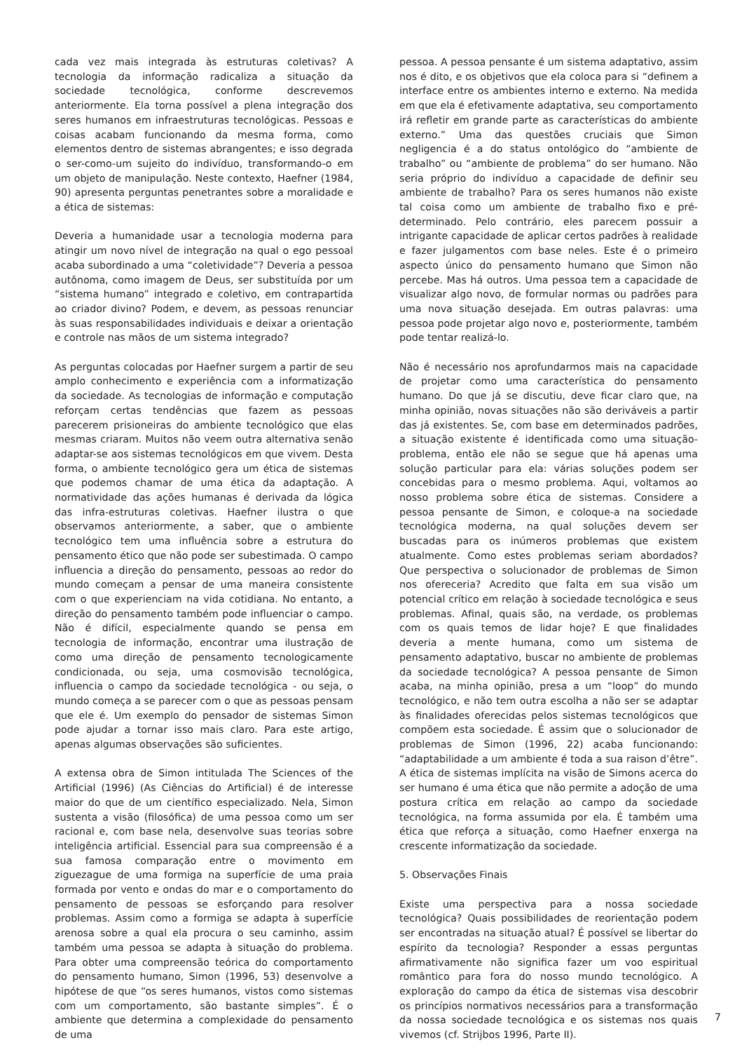cada vez mais integrada às estruturas coletivas? A tecnologia da informação radicaliza a situação da sociedade tecnológica, conforme descrevemos anteriormente. Ela torna possível a plena integração dos seres humanos em infraestruturas tecnológicas. Pessoas e coisas acabam funcionando da mesma forma, como elementos dentro de sistemas abrangentes; e isso degrada o ser-como-um sujeito do indivíduo, transformando-o em um objeto de manipulação. Neste contexto, Haefner (1984, 90) apresenta perguntas penetrantes sobre a moralidade e a ética de sistemas:
Deveria a humanidade usar a tecnologia moderna para atingir um novo nível de integração na qual o ego pessoal acaba subordinado a uma “coletividade”? Deveria a pessoa autônoma, como imagem de Deus, ser substituída por um “sistema humano” integrado e coletivo, em contrapartida ao criador divino? Podem, e devem, as pessoas renunciar às suas responsabilidades individuais e deixar a orientação e controle nas mãos de um sistema integrado?
As perguntas colocadas por Haefner surgem a partir de seu amplo conhecimento e experiência com a informatização da sociedade. As tecnologias de informação e computação reforçam certas tendências que fazem as pessoas parecerem prisioneiras do ambiente tecnológico que elas mesmas criaram. Muitos não veem outra alternativa senão adaptar-se aos sistemas tecnológicos em que vivem. Desta forma, o ambiente tecnológico gera um ética de sistemas que podemos chamar de uma ética da adaptação. A normatividade das ações humanas é derivada da lógica das infra-estruturas coletivas. Haefner ilustra o que observamos anteriormente, a saber, que o ambiente tecnológico tem uma influência sobre a estrutura do pensamento ético que não pode ser subestimada. O campo influencia a direção do pensamento, pessoas ao redor do mundo começam a pensar de uma maneira consistente com o que experienciam na vida cotidiana. No entanto, a direção do pensamento também pode influenciar o campo. Não é difícil, especialmente quando se pensa em tecnologia de informação, encontrar uma ilustração de como uma direção de pensamento tecnologicamente condicionada, ou seja, uma cosmovisão tecnológica, influencia o campo da sociedade tecnológica - ou seja, o mundo começa a se parecer com o que as pessoas pensam que ele é. Um exemplo do pensador de sistemas Simon pode ajudar a tornar isso mais claro. Para este artigo, apenas algumas observações são suficientes.
A extensa obra de Simon intitulada The Sciences of the Artificial (1996) (As Ciências do Artificial) é de interesse maior do que de um científico especializado. Nela, Simon sustenta a visão (filosófica) de uma pessoa como um ser racional e, com base nela, desenvolve suas teorias sobre inteligência artificial. Essencial para sua compreensão é a sua famosa comparação entre o movimento em ziguezague de uma formiga na superfície de uma praia formada por vento e ondas do mar e o comportamento do pensamento de pessoas se esforçando para resolver problemas. Assim como a formiga se adapta à superfície arenosa sobre a qual ela procura o seu caminho, assim também uma pessoa se adapta à situação do problema. Para obter uma compreensão teórica do comportamento do pensamento humano, Simon (1996, 53) desenvolve a hipótese de que “os seres humanos, vistos como sistemas com um comportamento, são bastante simples”. É o ambiente que determina a complexidade do pensamento de uma
pessoa. A pessoa pensante é um sistema adaptativo, assim nos é dito, e os objetivos que ela coloca para si “definem a interface entre os ambientes interno e externo. Na medida em que ela é efetivamente adaptativa, seu comportamento irá refletir em grande parte as características do ambiente externo.” Uma das questões cruciais que Simon negligencia é a do status ontológico do “ambiente de trabalho” ou “ambiente de problema” do ser humano. Não seria próprio do indivíduo a capacidade de definir seu ambiente de trabalho? Para os seres humanos não existe tal coisa como um ambiente de trabalho fixo e pré-determinado. Pelo contrário, eles parecem possuir a intrigante capacidade de aplicar certos padrões à realidade e fazer julgamentos com base neles. Este é o primeiro aspecto único do pensamento humano que Simon não percebe. Mas há outros. Uma pessoa tem a capacidade de visualizar algo novo, de formular normas ou padrões para uma nova situação desejada. Em outras palavras: uma pessoa pode projetar algo novo e, posteriormente, também pode tentar realizá-lo.
Não é necessário nos aprofundarmos mais na capacidade de projetar como uma característica do pensamento humano. Do que já se discutiu, deve ficar claro que, na minha opinião, novas situações não são deriváveis a partir das já existentes. Se, com base em determinados padrões, a situação existente é identificada como uma situação-problema, então ele não se segue que há apenas uma solução particular para ela: várias soluções podem ser concebidas para o mesmo problema. Aqui, voltamos ao nosso problema sobre ética de sistemas. Considere a pessoa pensante de Simon, e coloque-a na sociedade tecnológica moderna, na qual soluções devem ser buscadas para os inúmeros problemas que existem atualmente. Como estes problemas seriam abordados? Que perspectiva o solucionador de problemas de Simon nos ofereceria? Acredito que falta em sua visão um potencial crítico em relação à sociedade tecnológica e seus problemas. Afinal, quais são, na verdade, os problemas com os quais temos de lidar hoje? E que finalidades deveria a mente humana, como um sistema de pensamento adaptativo, buscar no ambiente de problemas da sociedade tecnológica? A pessoa pensante de Simon acaba, na minha opinião, presa a um “loop” do mundo tecnológico, e não tem outra escolha a não ser se adaptar às finalidades oferecidas pelos sistemas tecnológicos que compõem esta sociedade. É assim que o solucionador de problemas de Simon (1996, 22) acaba funcionando: “adaptabilidade a um ambiente é toda a sua raison d’être”. A ética de sistemas implícita na visão de Simons acerca do ser humano é uma ética que não permite a adoção de uma postura crítica em relação ao campo da sociedade tecnológica, na forma assumida por ela. É também uma ética que reforça a situação, como Haefner enxerga na crescente informatização da sociedade.
5. Observações Finais
Existe uma perspectiva para a nossa sociedade tecnológica? Quais possibilidades de reorientação podem ser encontradas na situação atual? É possível se libertar do espírito da tecnologia? Responder a essas perguntas afirmativamente não significa fazer um voo espiritual romântico para fora do nosso mundo tecnológico. A exploração do campo da ética de sistemas visa descobrir os princípios normativos necessários para a transformação da nossa sociedade tecnológica e os sistemas nos quais vivemos (cf. Strijbos 1996, Parte II).
7